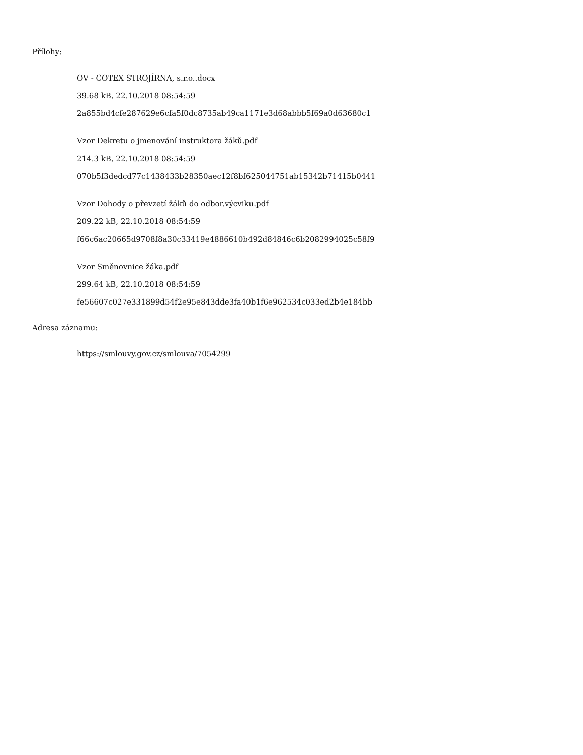Přílohy:
OV - COTEX STROJÍRNA, s.r.o..docx
39.68 kB, 22.10.2018 08:54:59
2a855bd4cfe287629e6cfa5f0dc8735ab49ca1171e3d68abbb5f69a0d63680c1
Vzor Dekretu o jmenování instruktora žáků.pdf
214.3 kB, 22.10.2018 08:54:59
070b5f3dedcd77c1438433b28350aec12f8bf625044751ab15342b71415b0441
Vzor Dohody o převzetí žáků do odbor.výcviku.pdf
209.22 kB, 22.10.2018 08:54:59
f66c6ac20665d9708f8a30c33419e4886610b492d84846c6b2082994025c58f9
Vzor Směnovnice žáka.pdf
299.64 kB, 22.10.2018 08:54:59
fe56607c027e331899d54f2e95e843dde3fa40b1f6e962534c033ed2b4e184bb
Adresa záznamu:
https://smlouvy.gov.cz/smlouva/7054299